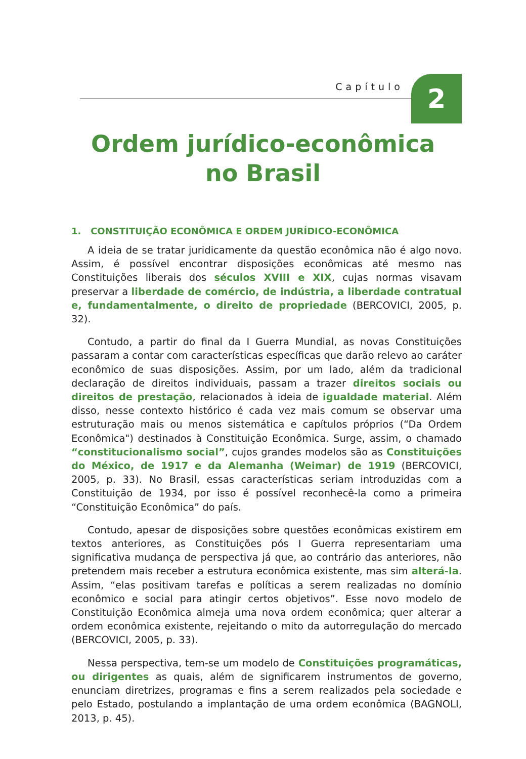Capítulo 2
Ordem jurídico-econômica
no Brasil
1. CONSTITUIÇÃO ECONÔMICA E ORDEM JURÍDICO-ECONÔMICA
A ideia de se tratar juridicamente da questão econômica não é algo novo. Assim, é possível encontrar disposições econômicas até mesmo nas Constituições liberais dos séculos XVIII e XIX, cujas normas visavam preservar a liberdade de comércio, de indústria, a liberdade contratual e, fundamentalmente, o direito de propriedade (BERCOVICI, 2005, p. 32).
Contudo, a partir do final da I Guerra Mundial, as novas Constituições passaram a contar com características específicas que darão relevo ao caráter econômico de suas disposições. Assim, por um lado, além da tradicional declaração de direitos individuais, passam a trazer direitos sociais ou direitos de prestação, relacionados à ideia de igualdade material. Além disso, nesse contexto histórico é cada vez mais comum se observar uma estruturação mais ou menos sistemática e capítulos próprios (“Da Ordem Econômica") destinados à Constituição Econômica. Surge, assim, o chamado “constitucionalismo social”, cujos grandes modelos são as Constituições do México, de 1917 e da Alemanha (Weimar) de 1919 (BERCOVICI, 2005, p. 33). No Brasil, essas características seriam introduzidas com a Constituição de 1934, por isso é possível reconhecê-la como a primeira “Constituição Econômica” do país.
Contudo, apesar de disposições sobre questões econômicas existirem em textos anteriores, as Constituições pós I Guerra representariam uma significativa mudança de perspectiva já que, ao contrário das anteriores, não pretendem mais receber a estrutura econômica existente, mas sim alterá-la. Assim, “elas positivam tarefas e políticas a serem realizadas no domínio econômico e social para atingir certos objetivos”. Esse novo modelo de Constituição Econômica almeja uma nova ordem econômica; quer alterar a ordem econômica existente, rejeitando o mito da autorregulação do mercado (BERCOVICI, 2005, p. 33).
Nessa perspectiva, tem-se um modelo de Constituições programáticas, ou dirigentes as quais, além de significarem instrumentos de governo, enunciam diretrizes, programas e fins a serem realizados pela sociedade e pelo Estado, postulando a implantação de uma ordem econômica (BAGNOLI, 2013, p. 45).